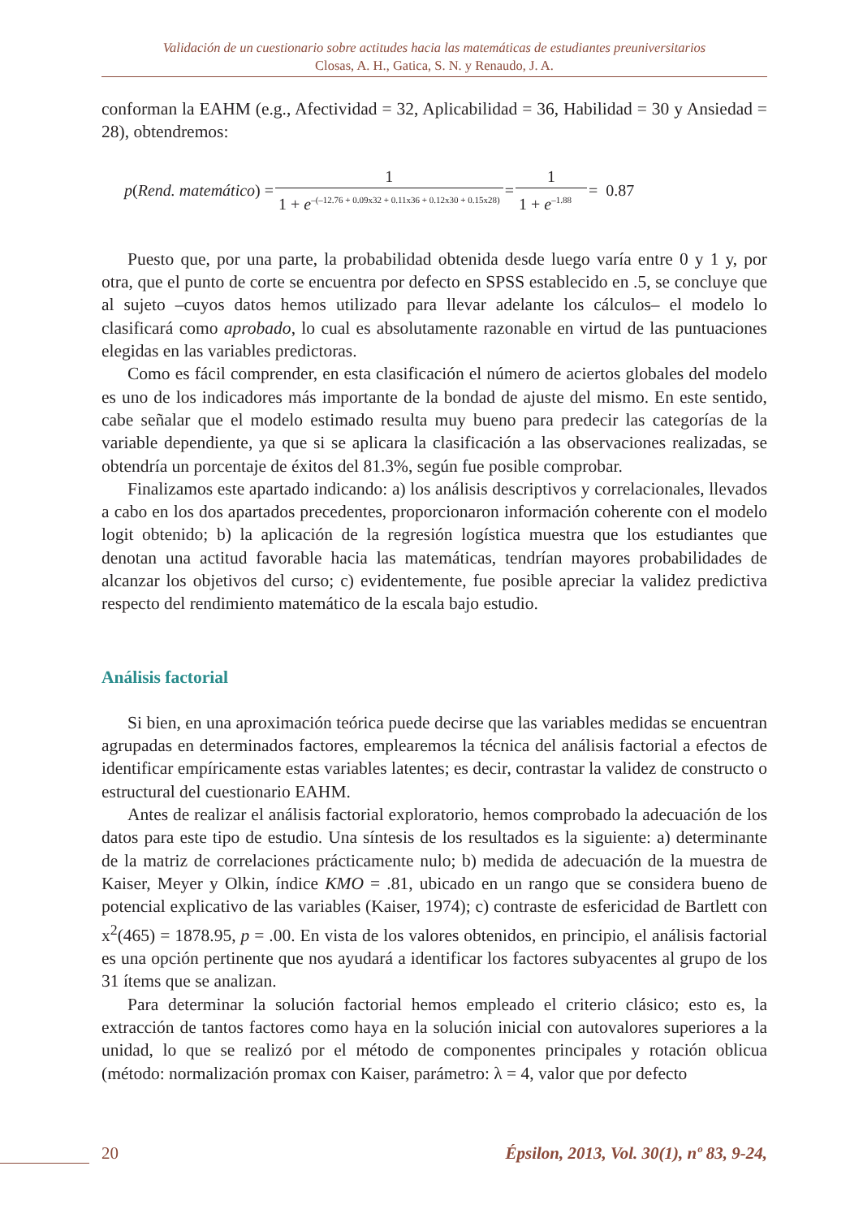Validación de un cuestionario sobre actitudes hacia las matemáticas de estudiantes preuniversitarios
Closas, A. H., Gatica, S. N. y Renaudo, J. A.
conforman la EAHM (e.g., Afectividad = 32, Aplicabilidad = 36, Habilidad = 30 y Ansiedad = 28), obtendremos:
p (Rend. matemático) = 1 1 + e<sup>–(–12.76 + 0.09x32 + 0.11x36 + 0.12x30 + 0.15x28)</sup> = 1 1 + e<sup>–1.88</sup> = 0.87
Puesto que, por una parte, la probabilidad obtenida desde luego varía entre 0 y 1 y, por otra, que el punto de corte se encuentra por defecto en SPSS establecido en .5, se concluye que al sujeto –cuyos datos hemos utilizado para llevar adelante los cálculos– el modelo lo clasificará como aprobado, lo cual es absolutamente razonable en virtud de las puntuaciones elegidas en las variables predictoras.
Como es fácil comprender, en esta clasificación el número de aciertos globales del modelo es uno de los indicadores más importante de la bondad de ajuste del mismo. En este sentido, cabe señalar que el modelo estimado resulta muy bueno para predecir las categorías de la variable dependiente, ya que si se aplicara la clasificación a las observaciones realizadas, se obtendría un porcentaje de éxitos del 81.3%, según fue posible comprobar.
Finalizamos este apartado indicando: a) los análisis descriptivos y correlacionales, llevados a cabo en los dos apartados precedentes, proporcionaron información coherente con el modelo logit obtenido; b) la aplicación de la regresión logística muestra que los estudiantes que denotan una actitud favorable hacia las matemáticas, tendrían mayores probabilidades de alcanzar los objetivos del curso; c) evidentemente, fue posible apreciar la validez predictiva respecto del rendimiento matemático de la escala bajo estudio.
Análisis factorial
Si bien, en una aproximación teórica puede decirse que las variables medidas se encuentran agrupadas en determinados factores, emplearemos la técnica del análisis factorial a efectos de identificar empíricamente estas variables latentes; es decir, contrastar la validez de constructo o estructural del cuestionario EAHM.
Antes de realizar el análisis factorial exploratorio, hemos comprobado la adecuación de los datos para este tipo de estudio. Una síntesis de los resultados es la siguiente: a) determinante de la matriz de correlaciones prácticamente nulo; b) medida de adecuación de la muestra de Kaiser, Meyer y Olkin, índice KMO = .81, ubicado en un rango que se considera bueno de potencial explicativo de las variables (Kaiser, 1974); c) contraste de esfericidad de Bartlett con x<sup>2</sup>(465) = 1878.95, p = .00. En vista de los valores obtenidos, en principio, el análisis factorial es una opción pertinente que nos ayudará a identificar los factores subyacentes al grupo de los 31 ítems que se analizan.
Para determinar la solución factorial hemos empleado el criterio clásico; esto es, la extracción de tantos factores como haya en la solución inicial con autovalores superiores a la unidad, lo que se realizó por el método de componentes principales y rotación oblicua (método: normalización promax con Kaiser, parámetro: λ = 4, valor que por defecto
20 Épsilon, 2013, Vol. 30(1), nº 83, 9-24,